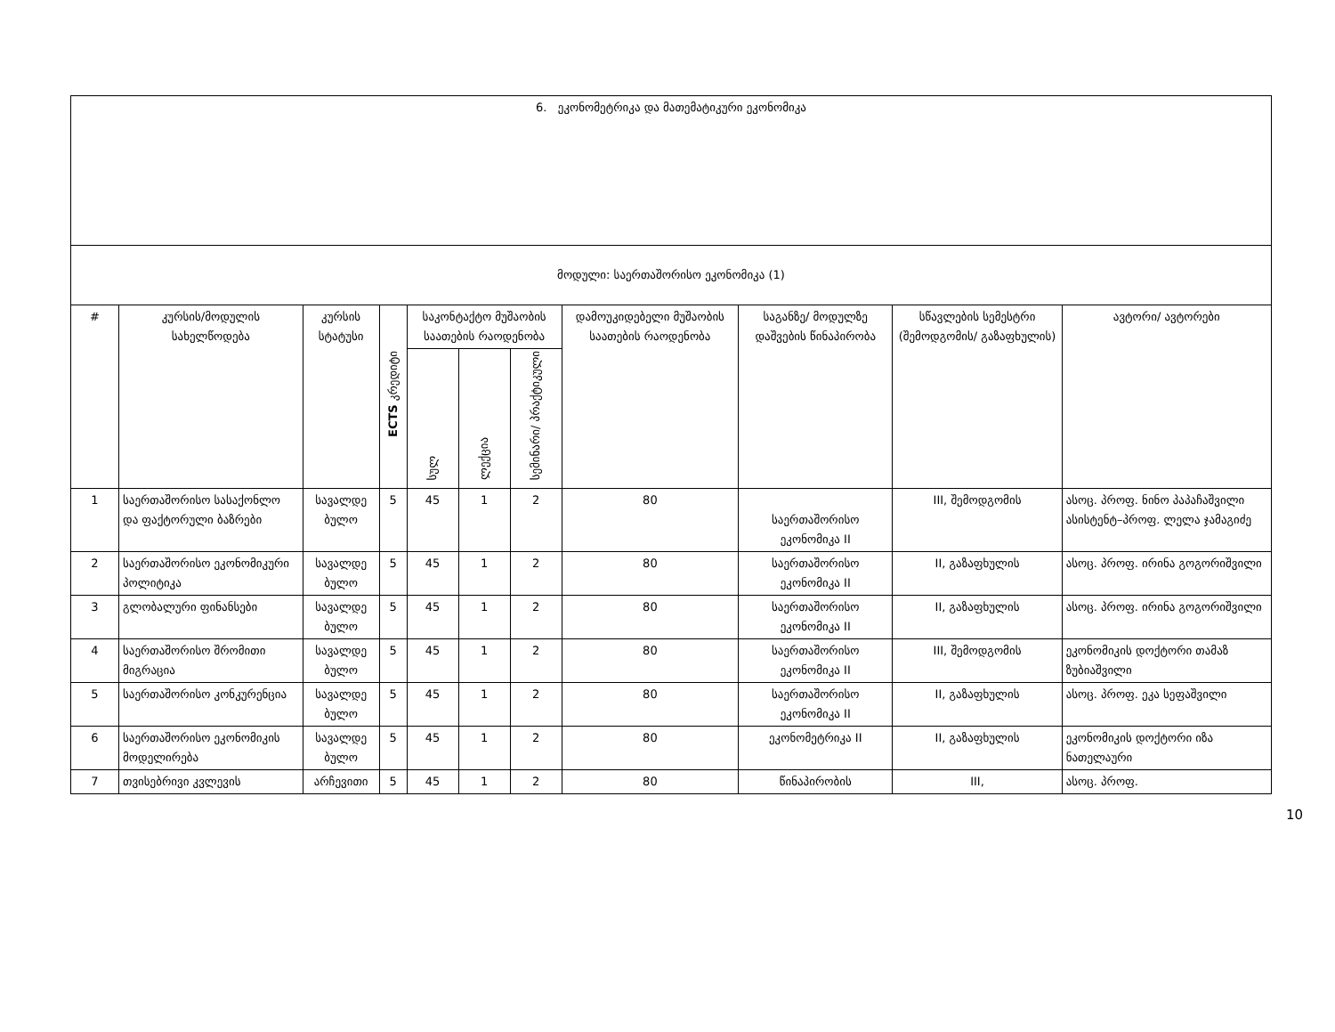| 6. ეკონომეტრიკა და მათემატიკური ეკონომიკა | | | | | | | | | | |
| მოდული: საერთაშორისო ეკონომიკა (1) | | | | | | | | | | |
| # | კურსის/მოდულის სახელწოდება | კურსის სტატუსი | ECTS კრედიტი | საკონტაქტო მუშაობის საათების რაოდენობა | | | დამოუკიდებელი მუშაობის საათების რაოდენობა | საგანზე/ მოდულზე დაშვების წინაპირობა | სწავლების სემესტრი (შემოდგომის/ გაზაფხულის) | ავტორი/ ავტორები |
| | | | | სულ | ლექცია | სემინარი/ პრაქტიკული | | | | |
| 1 | საერთაშორისო სასაქონლო და ფაქტორული ბაზრები | სავალდე ბულო | 5 | 45 | 1 | 2 | 80 | საერთაშორისო ეკონომიკა II | III, შემოდგომის | ასოც. პროფ. ნინო პაპაჩაშვილი ასისტენტ–პროფ. ლელა ჯამაგიძე |
| 2 | საერთაშორისო ეკონომიკური პოლიტიკა | სავალდე ბულო | 5 | 45 | 1 | 2 | 80 | საერთაშორისო ეკონომიკა II | II, გაზაფხულის | ასოც. პროფ. ირინა გოგორიშვილი |
| 3 | გლობალური ფინანსები | სავალდე ბულო | 5 | 45 | 1 | 2 | 80 | საერთაშორისო ეკონომიკა II | II, გაზაფხულის | ასოც. პროფ. ირინა გოგორიშვილი |
| 4 | საერთაშორისო შრომითი მიგრაცია | სავალდე ბულო | 5 | 45 | 1 | 2 | 80 | საერთაშორისო ეკონომიკა II | III, შემოდგომის | ეკონომიკის დოქტორი თამაზ ზუბიაშვილი |
| 5 | საერთაშორისო კონკურენცია | სავალდე ბულო | 5 | 45 | 1 | 2 | 80 | საერთაშორისო ეკონომიკა II | II, გაზაფხულის | ასოც. პროფ. ეკა სეფაშვილი |
| 6 | საერთაშორისო ეკონომიკის მოდელირება | სავალდე ბულო | 5 | 45 | 1 | 2 | 80 | ეკონომეტრიკა II | II, გაზაფხულის | ეკონომიკის დოქტორი იზა ნათელაური |
| 7 | თვისებრივი კვლევის | არჩევითი | 5 | 45 | 1 | 2 | 80 | წინაპირობის | III, | ასოც. პროფ. |
10